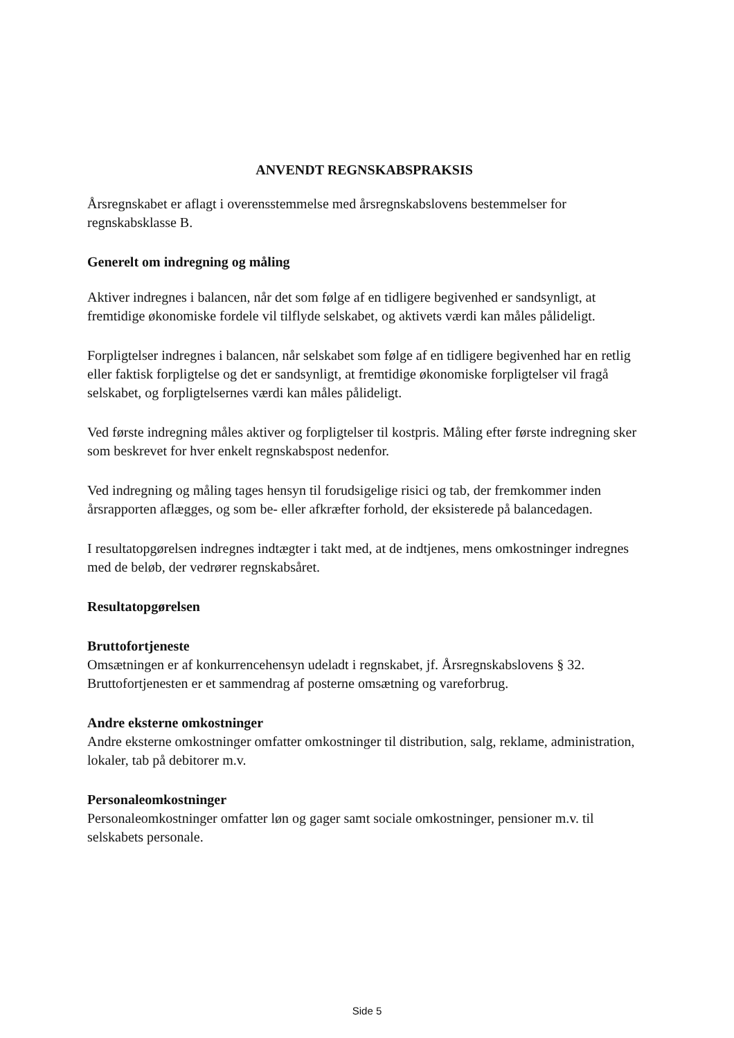ANVENDT REGNSKABSPRAKSIS
Årsregnskabet er aflagt i overensstemmelse med årsregnskabslovens bestemmelser for regnskabsklasse B.
Generelt om indregning og måling
Aktiver indregnes i balancen, når det som følge af en tidligere begivenhed er sandsynligt, at fremtidige økonomiske fordele vil tilflyde selskabet, og aktivets værdi kan måles pålideligt.
Forpligtelser indregnes i balancen, når selskabet som følge af en tidligere begivenhed har en retlig eller faktisk forpligtelse og det er sandsynligt, at fremtidige økonomiske forpligtelser vil fragå selskabet, og forpligtelsernes værdi kan måles pålideligt.
Ved første indregning måles aktiver og forpligtelser til kostpris. Måling efter første indregning sker som beskrevet for hver enkelt regnskabspost nedenfor.
Ved indregning og måling tages hensyn til forudsigelige risici og tab, der fremkommer inden årsrapporten aflægges, og som be- eller afkræfter forhold, der eksisterede på balancedagen.
I resultatopgørelsen indregnes indtægter i takt med, at de indtjenes, mens omkostninger indregnes med de beløb, der vedrører regnskabsåret.
Resultatopgørelsen
Bruttofortjeneste
Omsætningen er af konkurrencehensyn udeladt i regnskabet, jf. Årsregnskabslovens § 32. Bruttofortjenesten er et sammendrag af posterne omsætning og vareforbrug.
Andre eksterne omkostninger
Andre eksterne omkostninger omfatter omkostninger til distribution, salg, reklame, administration, lokaler, tab på debitorer m.v.
Personaleomkostninger
Personaleomkostninger omfatter løn og gager samt sociale omkostninger, pensioner m.v. til selskabets personale.
Side 5